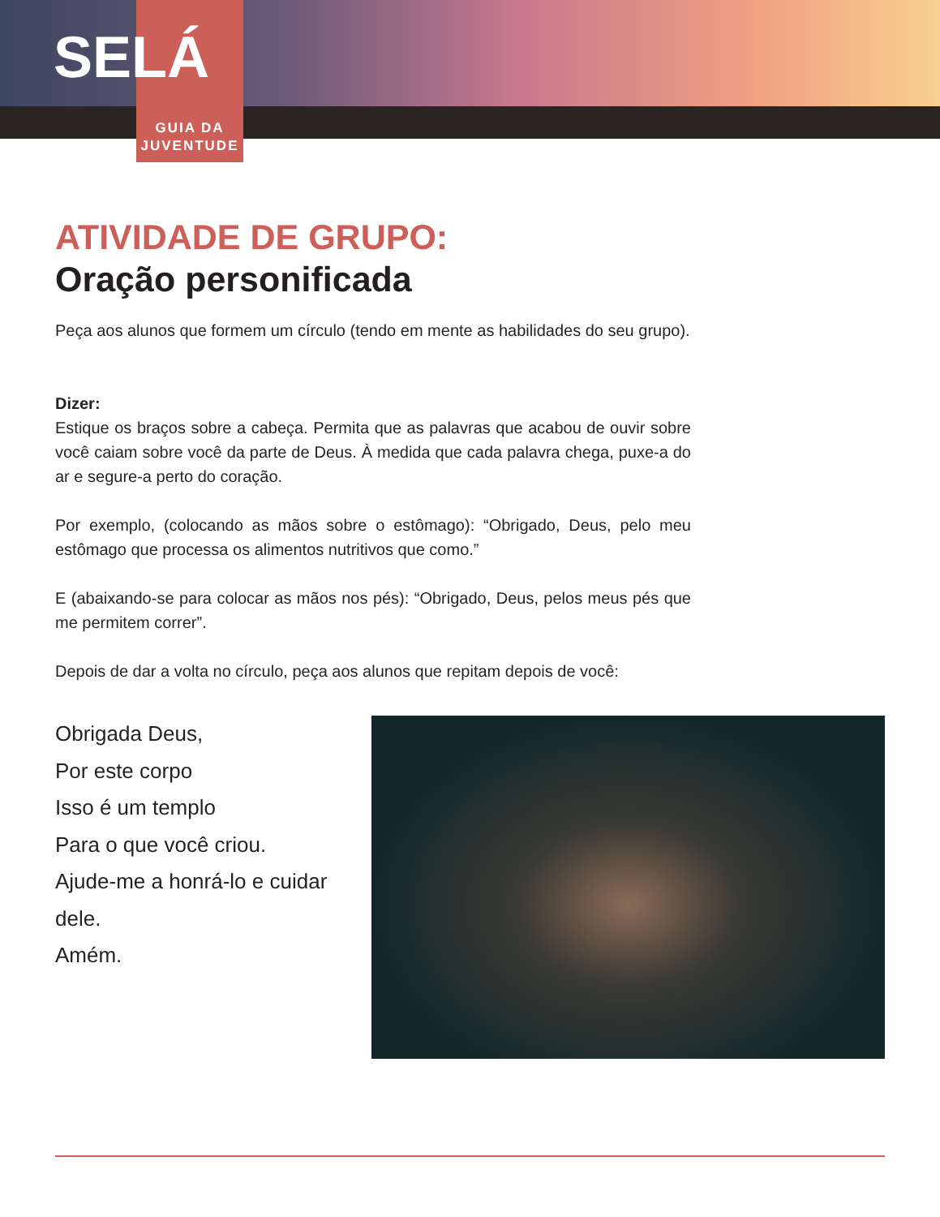SELÁ
GUIA DA
JUVENTUDE
ATIVIDADE DE GRUPO:
Oração personificada
Peça aos alunos que formem um círculo (tendo em mente as habilidades do seu grupo).
Dizer:
Estique os braços sobre a cabeça. Permita que as palavras que acabou de ouvir sobre você caiam sobre você da parte de Deus. À medida que cada palavra chega, puxe-a do ar e segure-a perto do coração.
Por exemplo, (colocando as mãos sobre o estômago): “Obrigado, Deus, pelo meu estômago que processa os alimentos nutritivos que como.”
E (abaixando-se para colocar as mãos nos pés): “Obrigado, Deus, pelos meus pés que me permitem correr”.
Depois de dar a volta no círculo, peça aos alunos que repitam depois de você:
Obrigada Deus,
Por este corpo
Isso é um templo
Para o que você criou.
Ajude-me a honrá-lo e cuidar dele.
Amém.